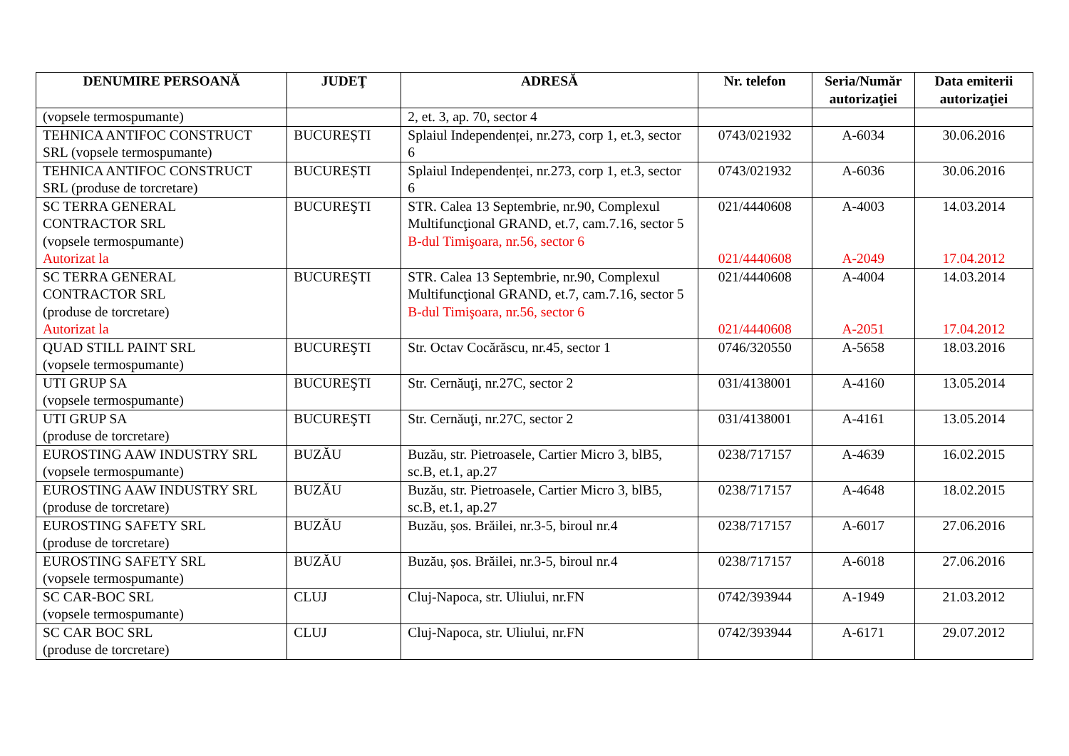| DENUMIRE PERSOANĂ | JUDEŢ | ADRESĂ | Nr. telefon | Seria/Număr autorizaţiei | Data emiterii autorizaţiei |
| --- | --- | --- | --- | --- | --- |
| (vopsele termospumante) | | 2, et. 3, ap. 70, sector 4 | | | |
| TEHNICA ANTIFOC CONSTRUCT SRL (vopsele termospumante) | BUCUREȘTI | Splaiul Independenței, nr.273, corp 1, et.3, sector 6 | 0743/021932 | A-6034 | 30.06.2016 |
| TEHNICA ANTIFOC CONSTRUCT SRL (produse de torcretare) | BUCUREȘTI | Splaiul Independenței, nr.273, corp 1, et.3, sector 6 | 0743/021932 | A-6036 | 30.06.2016 |
| SC TERRA GENERAL CONTRACTOR SRL (vopsele termospumante) Autorizat la | BUCUREŞTI | STR. Calea 13 Septembrie, nr.90, Complexul Multifuncţional GRAND, et.7, cam.7.16, sector 5 B-dul Timişoara, nr.56, sector 6 | 021/4440608 021/4440608 | A-4003 A-2049 | 14.03.2014 17.04.2012 |
| SC TERRA GENERAL CONTRACTOR SRL (produse de torcretare) Autorizat la | BUCUREŞTI | STR. Calea 13 Septembrie, nr.90, Complexul Multifuncţional GRAND, et.7, cam.7.16, sector 5 B-dul Timişoara, nr.56, sector 6 | 021/4440608 021/4440608 | A-4004 A-2051 | 14.03.2014 17.04.2012 |
| QUAD STILL PAINT SRL (vopsele termospumante) | BUCUREŞTI | Str. Octav Cocărăscu, nr.45, sector 1 | 0746/320550 | A-5658 | 18.03.2016 |
| UTI GRUP SA (vopsele termospumante) | BUCUREŞTI | Str. Cernăuţi, nr.27C, sector 2 | 031/4138001 | A-4160 | 13.05.2014 |
| UTI GRUP SA (produse de torcretare) | BUCUREŞTI | Str. Cernăuţi, nr.27C, sector 2 | 031/4138001 | A-4161 | 13.05.2014 |
| EUROSTING AAW INDUSTRY SRL (vopsele termospumante) | BUZĂU | Buzău, str. Pietroasele, Cartier Micro 3, blB5, sc.B, et.1, ap.27 | 0238/717157 | A-4639 | 16.02.2015 |
| EUROSTING AAW INDUSTRY SRL (produse de torcretare) | BUZĂU | Buzău, str. Pietroasele, Cartier Micro 3, blB5, sc.B, et.1, ap.27 | 0238/717157 | A-4648 | 18.02.2015 |
| EUROSTING SAFETY SRL (produse de torcretare) | BUZĂU | Buzău, șos. Brăilei, nr.3-5, biroul nr.4 | 0238/717157 | A-6017 | 27.06.2016 |
| EUROSTING SAFETY SRL (vopsele termospumante) | BUZĂU | Buzău, șos. Brăilei, nr.3-5, biroul nr.4 | 0238/717157 | A-6018 | 27.06.2016 |
| SC CAR-BOC SRL (vopsele termospumante) | CLUJ | Cluj-Napoca, str. Uliului, nr.FN | 0742/393944 | A-1949 | 21.03.2012 |
| SC CAR BOC SRL (produse de torcretare) | CLUJ | Cluj-Napoca, str. Uliului, nr.FN | 0742/393944 | A-6171 | 29.07.2012 |